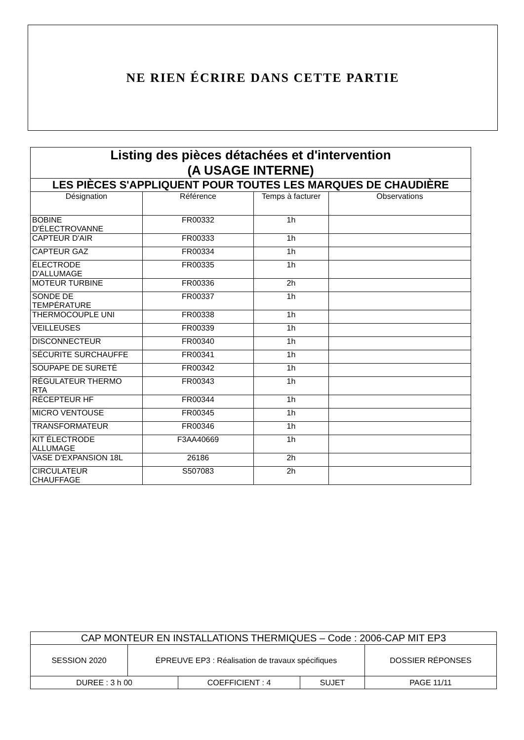NE RIEN ÉCRIRE DANS CETTE PARTIE
| Listing des pièces détachées et d'intervention (A USAGE INTERNE) | | | |
| --- | --- | --- | --- |
| LES PIÈCES S'APPLIQUENT POUR TOUTES LES MARQUES DE CHAUDIÈRE | | | |
| Désignation | Référence | Temps à facturer | Observations |
| BOBINE D'ÉLECTROVANNE | FR00332 | 1h | |
| CAPTEUR D'AIR | FR00333 | 1h | |
| CAPTEUR GAZ | FR00334 | 1h | |
| ÉLECTRODE D'ALLUMAGE | FR00335 | 1h | |
| MOTEUR TURBINE | FR00336 | 2h | |
| SONDE DE TEMPÉRATURE | FR00337 | 1h | |
| THERMOCOUPLE UNI | FR00338 | 1h | |
| VEILLEUSES | FR00339 | 1h | |
| DISCONNECTEUR | FR00340 | 1h | |
| SÉCURITE SURCHAUFFE | FR00341 | 1h | |
| SOUPAPE DE SURETÉ | FR00342 | 1h | |
| RÉGULATEUR THERMO RTA | FR00343 | 1h | |
| RÉCEPTEUR HF | FR00344 | 1h | |
| MICRO VENTOUSE | FR00345 | 1h | |
| TRANSFORMATEUR | FR00346 | 1h | |
| KIT ÉLECTRODE ALLUMAGE | F3AA40669 | 1h | |
| VASE D'EXPANSION 18L | 26186 | 2h | |
| CIRCULATEUR CHAUFFAGE | S507083 | 2h | |
| CAP MONTEUR EN INSTALLATIONS THERMIQUES – Code : 2006-CAP MIT EP3 | | | | |
| SESSION 2020 | ÉPREUVE EP3 : Réalisation de travaux spécifiques | | | DOSSIER RÉPONSES |
| DUREE : 3 h 00 | | COEFFICIENT : 4 | SUJET | PAGE 11/11 |